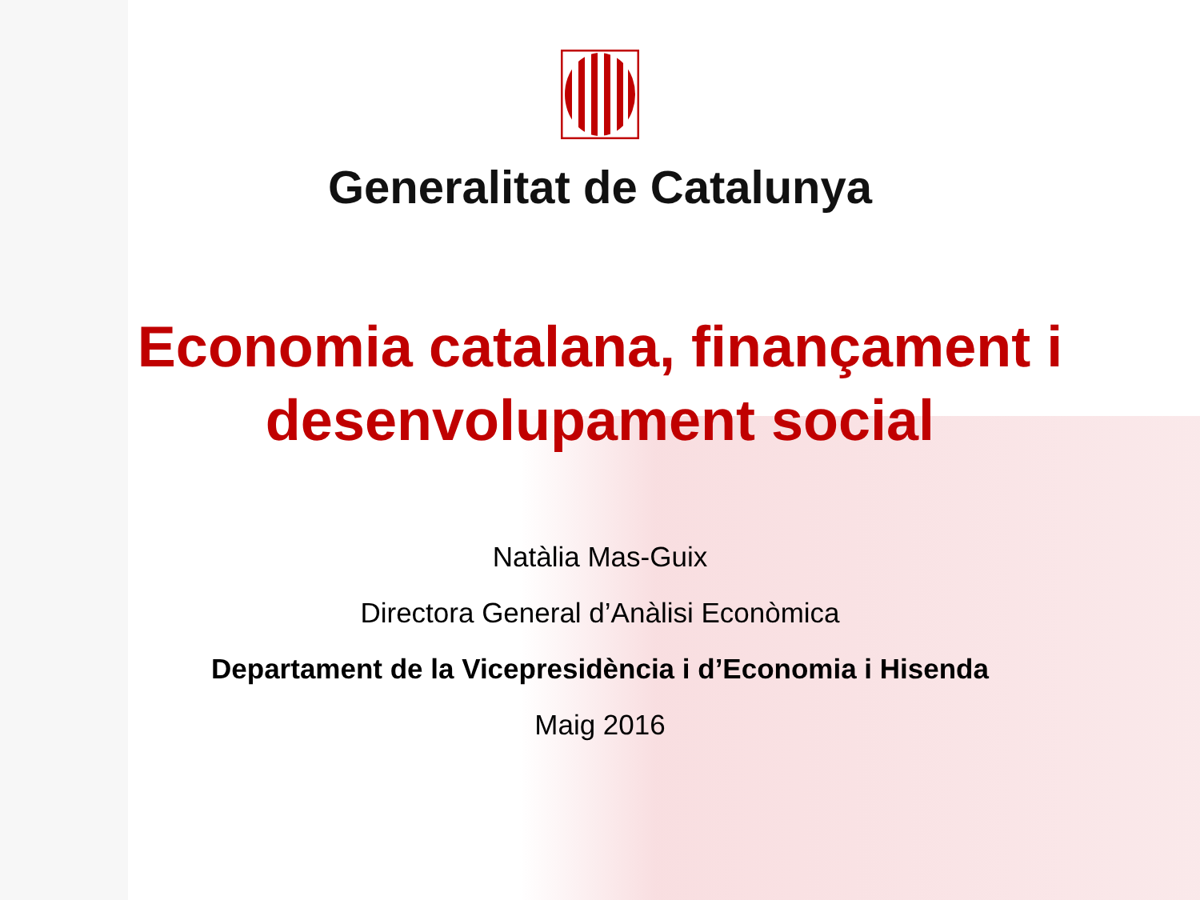Generalitat de Catalunya
Economia catalana, finançament i
desenvolupament social
Natàlia Mas-Guix
Directora General d’Anàlisi Econòmica
Departament de la Vicepresidència i d’Economia i Hisenda
Maig 2016